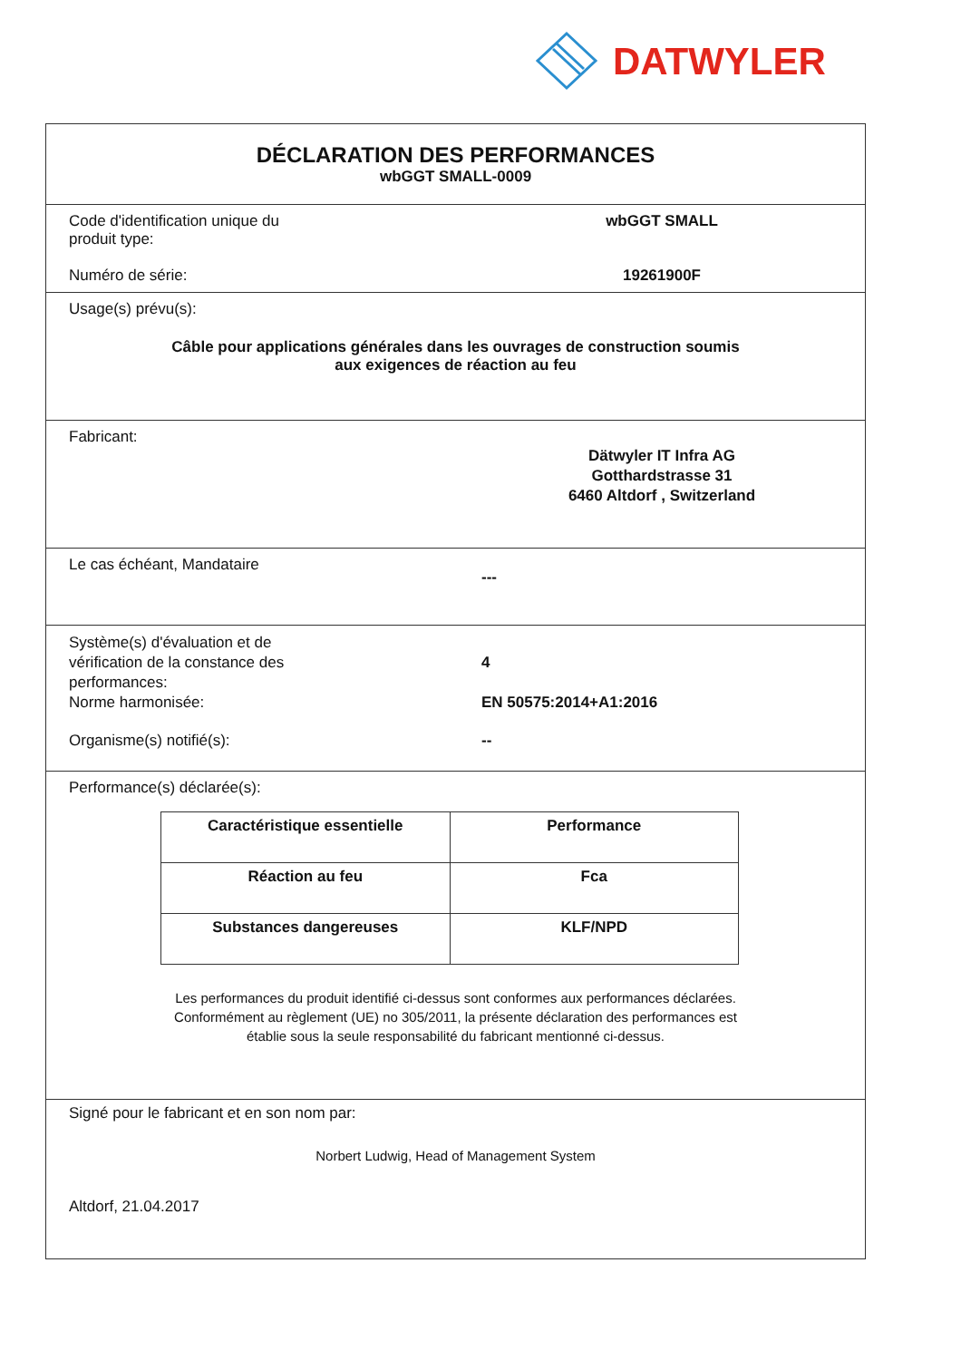DATWYLER
DÉCLARATION DES PERFORMANCES
wbGGT SMALL-0009
Code d'identification unique du
produit type:
wbGGT SMALL
Numéro de série: 19261900F
Usage(s) prévu(s):
Câble pour applications générales dans les ouvrages de construction soumis
aux exigences de réaction au feu
Fabricant:
Dätwyler IT Infra AG
Gotthardstrasse 31
6460 Altdorf , Switzerland
Le cas échéant, Mandataire
---
Système(s) d'évaluation et de
vérification de la constance des
performances:
4
Norme harmonisée: EN 50575:2014+A1:2016
Organisme(s) notifié(s): --
Performance(s) déclarée(s):
| Caractéristique essentielle | Performance |
| --- | --- |
| Réaction au feu | Fca |
| Substances dangereuses | KLF/NPD |
Les performances du produit identifié ci-dessus sont conformes aux performances déclarées.
Conformément au règlement (UE) no 305/2011, la présente déclaration des performances est
établie sous la seule responsabilité du fabricant mentionné ci-dessus.
Signé pour le fabricant et en son nom par:
Norbert Ludwig, Head of Management System
Altdorf, 21.04.2017